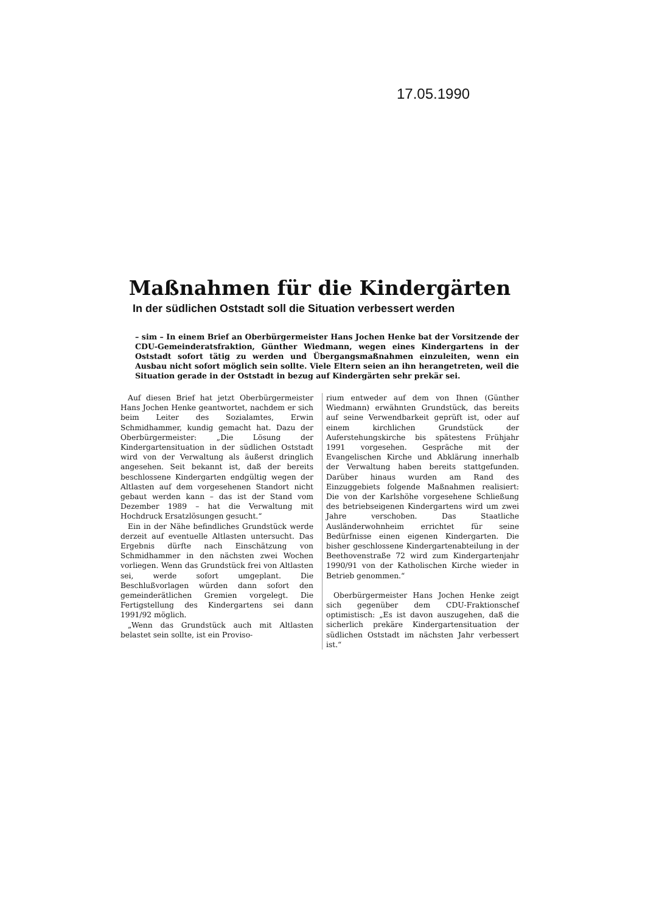17.05.1990
Maßnahmen für die Kindergärten
In der südlichen Oststadt soll die Situation verbessert werden
– sim – In einem Brief an Oberbürgermeister Hans Jochen Henke bat der Vorsitzende der CDU-Gemeinderatsfraktion, Günther Wiedmann, wegen eines Kindergartens in der Oststadt sofort tätig zu werden und Übergangsmaßnahmen einzuleiten, wenn ein Ausbau nicht sofort möglich sein sollte. Viele Eltern seien an ihn herangetreten, weil die Situation gerade in der Oststadt in bezug auf Kindergärten sehr prekär sei.
Auf diesen Brief hat jetzt Oberbürgermeister Hans Jochen Henke geantwortet, nachdem er sich beim Leiter des Sozialamtes, Erwin Schmidhammer, kundig gemacht hat. Dazu der Oberbürgermeister: „Die Lösung der Kindergartensituation in der südlichen Oststadt wird von der Verwaltung als äußerst dringlich angesehen. Seit bekannt ist, daß der bereits beschlossene Kindergarten endgültig wegen der Altlasten auf dem vorgesehenen Standort nicht gebaut werden kann – das ist der Stand vom Dezember 1989 – hat die Verwaltung mit Hochdruck Ersatzlösungen gesucht.“
Ein in der Nähe befindliches Grundstück werde derzeit auf eventuelle Altlasten untersucht. Das Ergebnis dürfte nach Einschätzung von Schmidhammer in den nächsten zwei Wochen vorliegen. Wenn das Grundstück frei von Altlasten sei, werde sofort umgeplant. Die Beschlußvorlagen würden dann sofort den gemeinderätlichen Gremien vorgelegt. Die Fertigstellung des Kindergartens sei dann 1991/92 möglich.
„Wenn das Grundstück auch mit Altlasten belastet sein sollte, ist ein Proviso-
rium entweder auf dem von Ihnen (Günther Wiedmann) erwähnten Grundstück, das bereits auf seine Verwendbarkeit geprüft ist, oder auf einem kirchlichen Grundstück der Auferstehungskirche bis spätestens Frühjahr 1991 vorgesehen. Gespräche mit der Evangelischen Kirche und Abklärung innerhalb der Verwaltung haben bereits stattgefunden. Darüber hinaus wurden am Rand des Einzuggebiets folgende Maßnahmen realisiert: Die von der Karlshöhe vorgesehene Schließung des betriebseigenen Kindergartens wird um zwei Jahre verschoben. Das Staatliche Ausländerwohnheim errichtet für seine Bedürfnisse einen eigenen Kindergarten. Die bisher geschlossene Kindergartenabteilung in der Beethovenstraße 72 wird zum Kindergartenjahr 1990/91 von der Katholischen Kirche wieder in Betrieb genommen.“
Oberbürgermeister Hans Jochen Henke zeigt sich gegenüber dem CDU-Fraktionschef optimistisch: „Es ist davon auszugehen, daß die sicherlich prekäre Kindergartensituation der südlichen Oststadt im nächsten Jahr verbessert ist.“